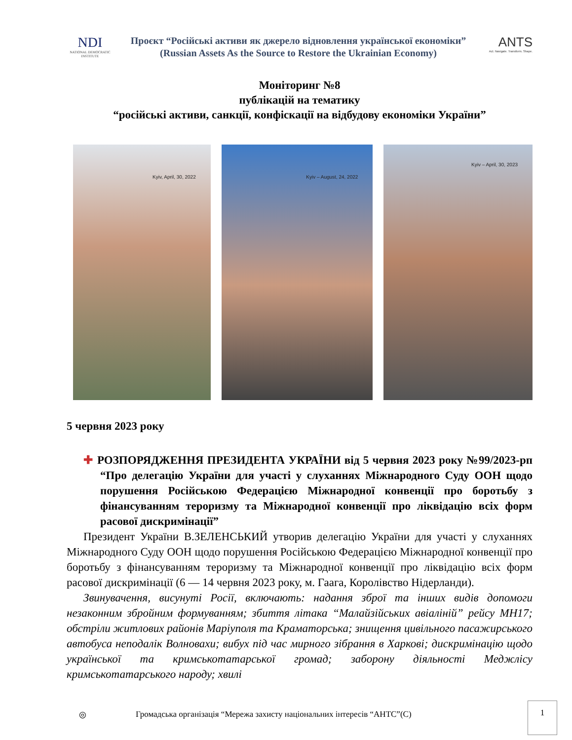NDI
NATIONAL DEMOCRATIC INSTITUTE
Проєкт “Російські активи як джерело відновлення української економіки”
(Russian Assets As the Source to Restore the Ukrainian Economy)
ANTS
Act. Navigate. Transform. Shape.
Моніторинг №8
публікацій на тематику
“російські активи, санкції, конфіскації на відбудову економіки України”
Kyiv, April, 30, 2022
Kyiv – August, 24, 2022
Kyiv – April, 30, 2023
5 червня 2023 року
✚ РОЗПОРЯДЖЕННЯ ПРЕЗИДЕНТА УКРАЇНИ від 5 червня 2023 року №99/2023-рп “Про делегацію України для участі у слуханнях Міжнародного Суду ООН щодо порушення Російською Федерацією Міжнародної конвенції про боротьбу з фінансуванням тероризму та Міжнародної конвенції про ліквідацію всіх форм расової дискримінації”
Президент України В.ЗЕЛЕНСЬКИЙ утворив делегацію України для участі у слуханнях Міжнародного Суду ООН щодо порушення Російською Федерацією Міжнародної конвенції про боротьбу з фінансуванням тероризму та Міжнародної конвенції про ліквідацію всіх форм расової дискримінації (6 — 14 червня 2023 року, м. Гаага, Королівство Нідерланди).
Звинувачення, висунуті Росії, включають: надання зброї та інших видів допомоги незаконним збройним формуванням; збиття літака “Малайзійських авіаліній” рейсу МН17; обстріли житлових районів Маріуполя та Краматорська; знищення цивільного пасажирського автобуса неподалік Волновахи; вибух під час мирного зібрання в Харкові; дискримінацію щодо української та кримськотатарської громад; заборону діяльності Меджлісу кримськотатарського народу; хвилі
◎ Громадська організація “Мережа захисту національних інтересів “АНТС”(С)
1